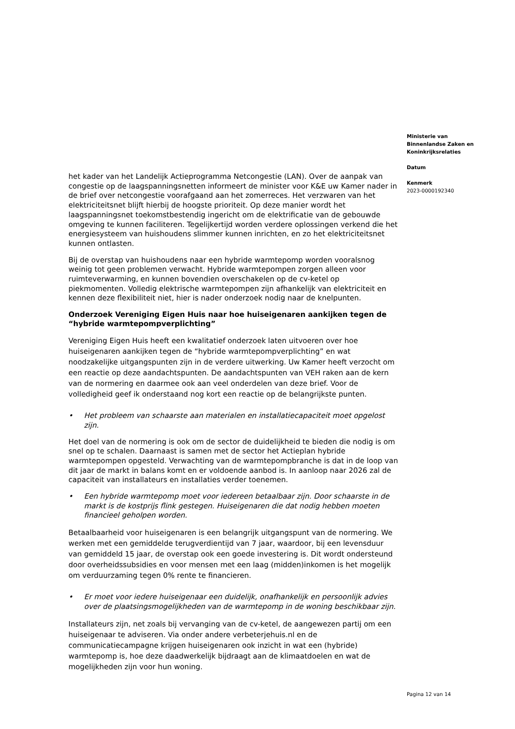het kader van het Landelijk Actieprogramma Netcongestie (LAN). Over de aanpak van congestie op de laagspanningsnetten informeert de minister voor K&E uw Kamer nader in de brief over netcongestie voorafgaand aan het zomerreces. Het verzwaren van het elektriciteitsnet blijft hierbij de hoogste prioriteit. Op deze manier wordt het laagspanningsnet toekomstbestendig ingericht om de elektrificatie van de gebouwde omgeving te kunnen faciliteren. Tegelijkertijd worden verdere oplossingen verkend die het energiesysteem van huishoudens slimmer kunnen inrichten, en zo het elektriciteitsnet kunnen ontlasten.
Bij de overstap van huishoudens naar een hybride warmtepomp worden vooralsnog weinig tot geen problemen verwacht. Hybride warmtepompen zorgen alleen voor ruimteverwarming, en kunnen bovendien overschakelen op de cv-ketel op piekmomenten. Volledig elektrische warmtepompen zijn afhankelijk van elektriciteit en kennen deze flexibiliteit niet, hier is nader onderzoek nodig naar de knelpunten.
Onderzoek Vereniging Eigen Huis naar hoe huiseigenaren aankijken tegen de “hybride warmtepompverplichting”
Vereniging Eigen Huis heeft een kwalitatief onderzoek laten uitvoeren over hoe huiseigenaren aankijken tegen de “hybride warmtepompverplichting” en wat noodzakelijke uitgangspunten zijn in de verdere uitwerking. Uw Kamer heeft verzocht om een reactie op deze aandachtspunten. De aandachtspunten van VEH raken aan de kern van de normering en daarmee ook aan veel onderdelen van deze brief. Voor de volledigheid geef ik onderstaand nog kort een reactie op de belangrijkste punten.
• Het probleem van schaarste aan materialen en installatiecapaciteit moet opgelost zijn.
Het doel van de normering is ook om de sector de duidelijkheid te bieden die nodig is om snel op te schalen. Daarnaast is samen met de sector het Actieplan hybride warmtepompen opgesteld. Verwachting van de warmtepompbranche is dat in de loop van dit jaar de markt in balans komt en er voldoende aanbod is. In aanloop naar 2026 zal de capaciteit van installateurs en installaties verder toenemen.
• Een hybride warmtepomp moet voor iedereen betaalbaar zijn. Door schaarste in de markt is de kostprijs flink gestegen. Huiseigenaren die dat nodig hebben moeten financieel geholpen worden.
Betaalbaarheid voor huiseigenaren is een belangrijk uitgangspunt van de normering. We werken met een gemiddelde terugverdientijd van 7 jaar, waardoor, bij een levensduur van gemiddeld 15 jaar, de overstap ook een goede investering is. Dit wordt ondersteund door overheidssubsidies en voor mensen met een laag (midden)inkomen is het mogelijk om verduurzaming tegen 0% rente te financieren.
• Er moet voor iedere huiseigenaar een duidelijk, onafhankelijk en persoonlijk advies over de plaatsingsmogelijkheden van de warmtepomp in de woning beschikbaar zijn.
Installateurs zijn, net zoals bij vervanging van de cv-ketel, de aangewezen partij om een huiseigenaar te adviseren. Via onder andere verbeterjehuis.nl en de communicatiecampagne krijgen huiseigenaren ook inzicht in wat een (hybride) warmtepomp is, hoe deze daadwerkelijk bijdraagt aan de klimaatdoelen en wat de mogelijkheden zijn voor hun woning.
Ministerie van
Binnenlandse Zaken en
Koninkrijksrelaties
Datum
Kenmerk
2023-0000192340
Pagina 12 van 14